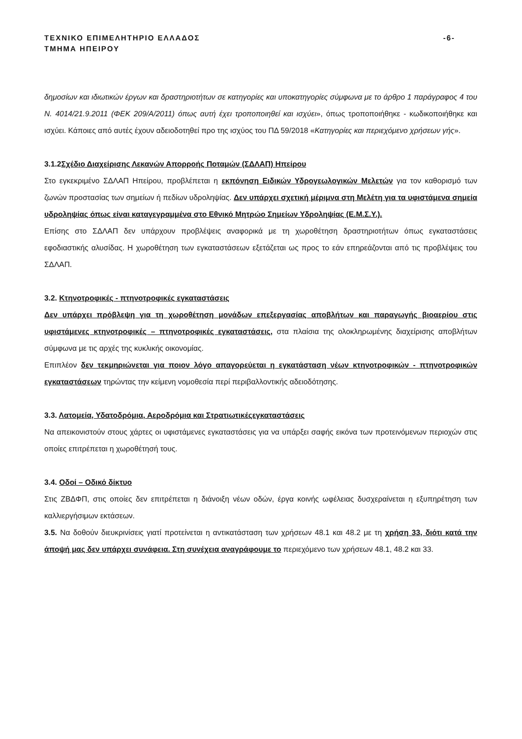ΤΕΧΝΙΚΟ ΕΠΙΜΕΛΗΤΗΡΙΟ ΕΛΛΑΔΟΣ -6-
ΤΜΗΜΑ ΗΠΕΙΡΟΥ
δημοσίων και ιδιωτικών έργων και δραστηριοτήτων σε κατηγορίες και υποκατηγορίες σύμφωνα με το άρθρο 1 παράγραφος 4 του Ν. 4014/21.9.2011 (ΦΕΚ 209/Α/2011) όπως αυτή έχει τροποποιηθεί και ισχύει», όπως τροποποιήθηκε - κωδικοποιήθηκε και ισχύει. Κάποιες από αυτές έχουν αδειοδοτηθεί προ της ισχύος του ΠΔ 59/2018 «Κατηγορίες και περιεχόμενο χρήσεων γής».
3.1.2Σχέδιο Διαχείρισης Λεκανών Απορροής Ποταμών (ΣΔΛΑΠ) Ηπείρου
Στο εγκεκριμένο ΣΔΛΑΠ Ηπείρου, προβλέπεται η εκπόνηση Ειδικών Υδρογεωλογικών Μελετών για τον καθορισμό των ζωνών προστασίας των σημείων ή πεδίων υδροληψίας. Δεν υπάρχει σχετική μέριμνα στη Μελέτη για τα υφιστάμενα σημεία υδροληψίας όπως είναι καταγεγραμμένα στο Εθνικό Μητρώο Σημείων Υδροληψίας (Ε.Μ.Σ.Υ.).
Επίσης στο ΣΔΛΑΠ δεν υπάρχουν προβλέψεις αναφορικά με τη χωροθέτηση δραστηριοτήτων όπως εγκαταστάσεις εφοδιαστικής αλυσίδας. Η χωροθέτηση των εγκαταστάσεων εξετάζεται ως προς το εάν επηρεάζονται από τις προβλέψεις του ΣΔΛΑΠ.
3.2. Κτηνοτροφικές - πτηνοτροφικές εγκαταστάσεις
Δεν υπάρχει πρόβλεψη για τη χωροθέτηση μονάδων επεξεργασίας αποβλήτων και παραγωγής βιοαερίου στις υφιστάμενες κτηνοτροφικές – πτηνοτροφικές εγκαταστάσεις, στα πλαίσια της ολοκληρωμένης διαχείρισης αποβλήτων σύμφωνα με τις αρχές της κυκλικής οικονομίας.
Επιπλέον δεν τεκμηριώνεται για ποιον λόγο απαγορεύεται η εγκατάσταση νέων κτηνοτροφικών - πτηνοτροφικών εγκαταστάσεων τηρώντας την κείμενη νομοθεσία περί περιβαλλοντικής αδειοδότησης.
3.3. Λατομεία, Υδατοδρόμια, Αεροδρόμια και Στρατιωτικέςεγκαταστάσεις
Να απεικονιστούν στους χάρτες οι υφιστάμενες εγκαταστάσεις για να υπάρξει σαφής εικόνα των προτεινόμενων περιοχών στις οποίες επιτρέπεται η χωροθέτησή τους.
3.4. Οδοί – Οδικό δίκτυο
Στις ΖΒΔΦΠ, στις οποίες δεν επιτρέπεται η διάνοιξη νέων οδών, έργα κοινής ωφέλειας δυσχεραίνεται η εξυπηρέτηση των καλλιεργήσιμων εκτάσεων.
3.5. Να δοθούν διευκρινίσεις γιατί προτείνεται η αντικατάσταση των χρήσεων 48.1 και 48.2 με τη χρήση 33, διότι κατά την άποψή μας δεν υπάρχει συνάφεια. Στη συνέχεια αναγράφουμε το περιεχόμενο των χρήσεων 48.1, 48.2 και 33.